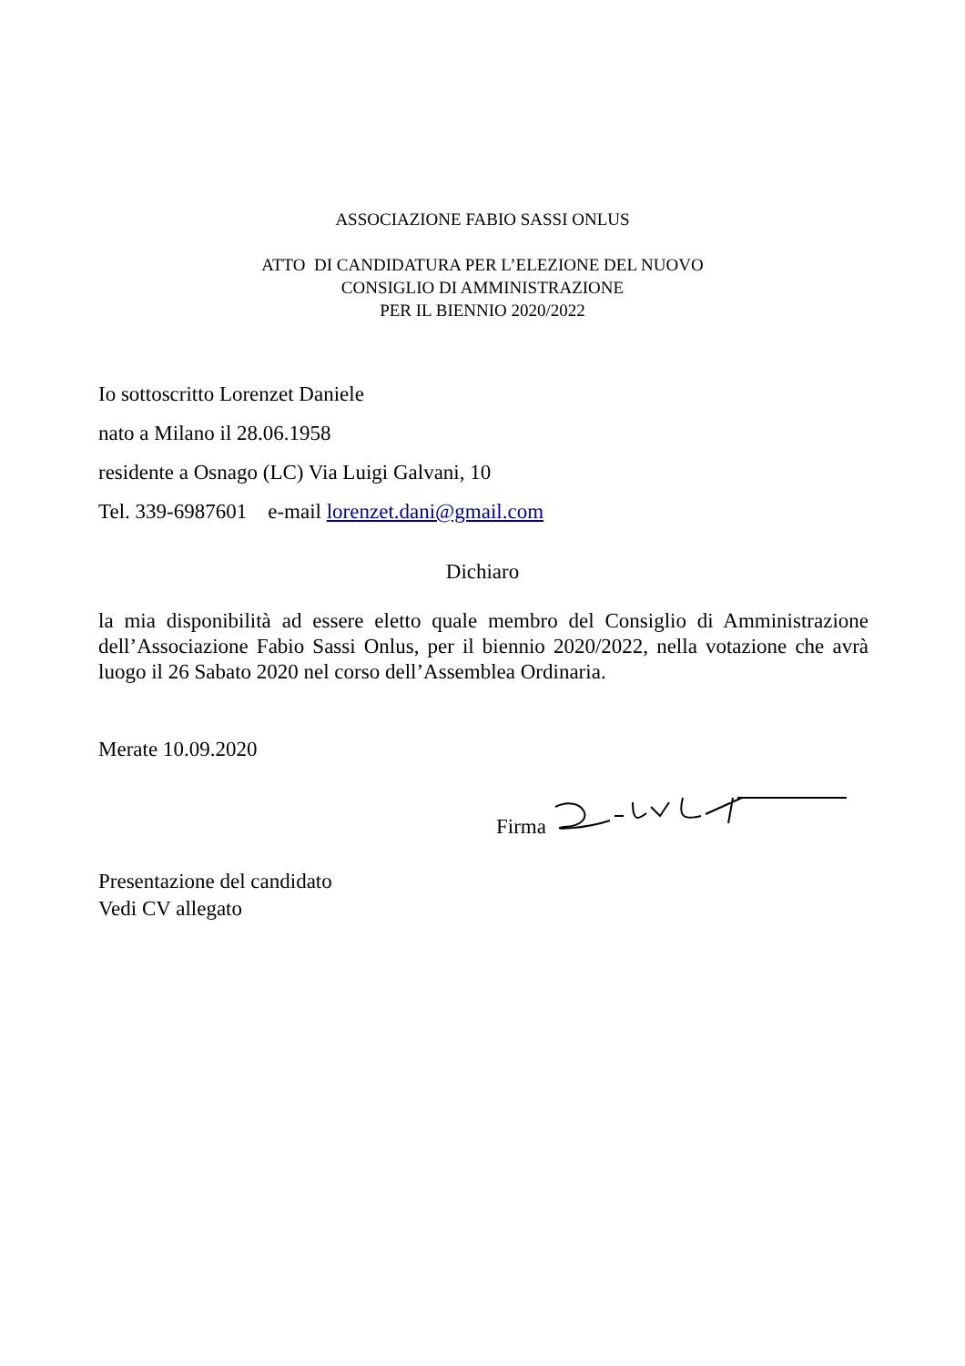ASSOCIAZIONE FABIO SASSI ONLUS
ATTO DI CANDIDATURA PER L’ELEZIONE DEL NUOVO
CONSIGLIO DI AMMINISTRAZIONE
PER IL BIENNIO 2020/2022
Io sottoscritto Lorenzet Daniele
nato a Milano il 28.06.1958
residente a Osnago (LC) Via Luigi Galvani, 10
Tel. 339-6987601 e-mail lorenzet.dani@gmail.com
Dichiaro
la mia disponibilità ad essere eletto quale membro del Consiglio di Amministrazione dell’Associazione Fabio Sassi Onlus, per il biennio 2020/2022, nella votazione che avrà luogo il 26 Sabato 2020 nel corso dell’Assemblea Ordinaria.
Merate 10.09.2020
Firma
Presentazione del candidato
Vedi CV allegato